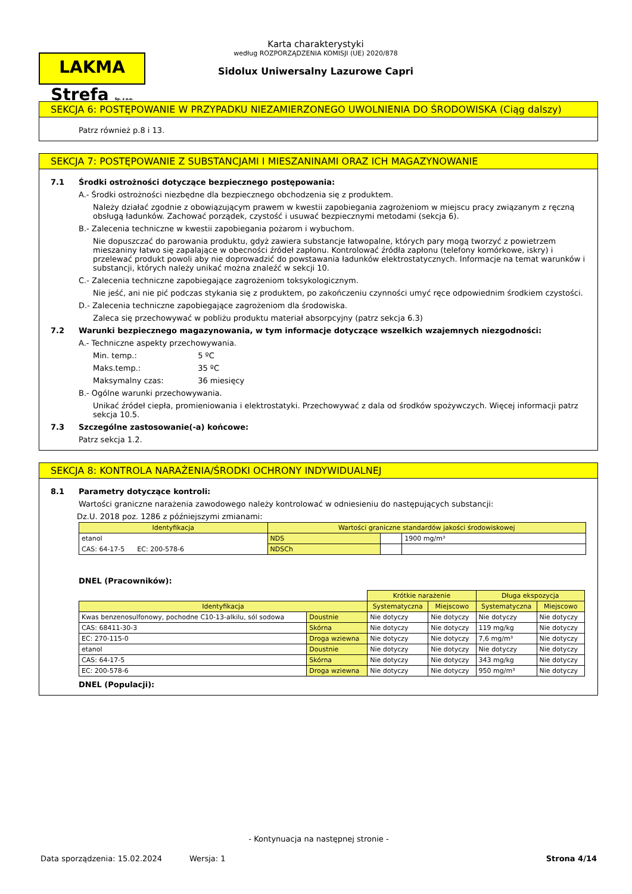LAKMA Strefa Sp. z o.o.
Karta charakterystyki
według ROZPORZĄDZENIA KOMISJI (UE) 2020/878
Sidolux Uniwersalny Lazurowe Capri
SEKCJA 6: POSTĘPOWANIE W PRZYPADKU NIEZAMIERZONEGO UWOLNIENIA DO ŚRODOWISKA (Ciąg dalszy)
Patrz również p.8 i 13.
SEKCJA 7: POSTĘPOWANIE Z SUBSTANCJAMI I MIESZANINAMI ORAZ ICH MAGAZYNOWANIE
7.1 Środki ostrożności dotyczące bezpiecznego postępowania:
A.- Środki ostrożności niezbędne dla bezpiecznego obchodzenia się z produktem.
Należy działać zgodnie z obowiązującym prawem w kwestii zapobiegania zagrożeniom w miejscu pracy związanym z ręczną obsługą ładunków. Zachować porządek, czystość i usuwać bezpiecznymi metodami (sekcja 6).
B.- Zalecenia techniczne w kwestii zapobiegania pożarom i wybuchom.
Nie dopuszczać do parowania produktu, gdyż zawiera substancje łatwopalne, których pary mogą tworzyć z powietrzem mieszaniny łatwo się zapalające w obecności źródeł zapłonu. Kontrolować źródła zapłonu (telefony komórkowe, iskry) i przelewać produkt powoli aby nie doprowadzić do powstawania ładunków elektrostatycznych. Informacje na temat warunków i substancji, których należy unikać można znaleźć w sekcji 10.
C.- Zalecenia techniczne zapobiegające zagrożeniom toksykologicznym.
Nie jeść, ani nie pić podczas stykania się z produktem, po zakończeniu czynności umyć ręce odpowiednim środkiem czystości.
D.- Zalecenia techniczne zapobiegające zagrożeniom dla środowiska.
Zaleca się przechowywać w pobliżu produktu materiał absorpcyjny (patrz sekcja 6.3)
7.2 Warunki bezpiecznego magazynowania, w tym informacje dotyczące wszelkich wzajemnych niezgodności:
A.- Techniczne aspekty przechowywania.
Min. temp.: 5 ºC
Maks.temp.: 35 ºC
Maksymalny czas: 36 miesięcy
B.- Ogólne warunki przechowywania.
Unikać źródeł ciepła, promieniowania i elektrostatyki. Przechowywać z dala od środków spożywczych. Więcej informacji patrz sekcja 10.5.
7.3 Szczególne zastosowanie(-a) końcowe:
Patrz sekcja 1.2.
SEKCJA 8: KONTROLA NARAŻENIA/ŚRODKI OCHRONY INDYWIDUALNEJ
8.1 Parametry dotyczące kontroli:
Wartości graniczne narażenia zawodowego należy kontrolować w odniesieniu do następujących substancji:
Dz.U. 2018 poz. 1286 z późniejszymi zmianami:
| Identyfikacja | Wartości graniczne standardów jakości środowiskowej | | |
| --- | --- | --- | --- |
| etanol | NDS | | 1900 mg/m³ |
| CAS: 64-17-5 EC: 200-578-6 | NDSCh | | |
DNEL (Pracowników):
| | | Krótkie narażenie | | Długa ekspozycja | |
| Identyfikacja | | Systematyczna | Miejscowo | Systematyczna | Miejscowo |
| Kwas benzenosulfonowy, pochodne C10-13-alkilu, sól sodowa | Doustnie | Nie dotyczy | Nie dotyczy | Nie dotyczy | Nie dotyczy |
| CAS: 68411-30-3 | Skórna | Nie dotyczy | Nie dotyczy | 119 mg/kg | Nie dotyczy |
| EC: 270-115-0 | Droga wziewna | Nie dotyczy | Nie dotyczy | 7,6 mg/m³ | Nie dotyczy |
| etanol | Doustnie | Nie dotyczy | Nie dotyczy | Nie dotyczy | Nie dotyczy |
| CAS: 64-17-5 | Skórna | Nie dotyczy | Nie dotyczy | 343 mg/kg | Nie dotyczy |
| EC: 200-578-6 | Droga wziewna | Nie dotyczy | Nie dotyczy | 950 mg/m³ | Nie dotyczy |
DNEL (Populacji):
- Kontynuacja na następnej stronie -
Data sporządzenia: 15.02.2024 Wersja: 1 Strona 4/14